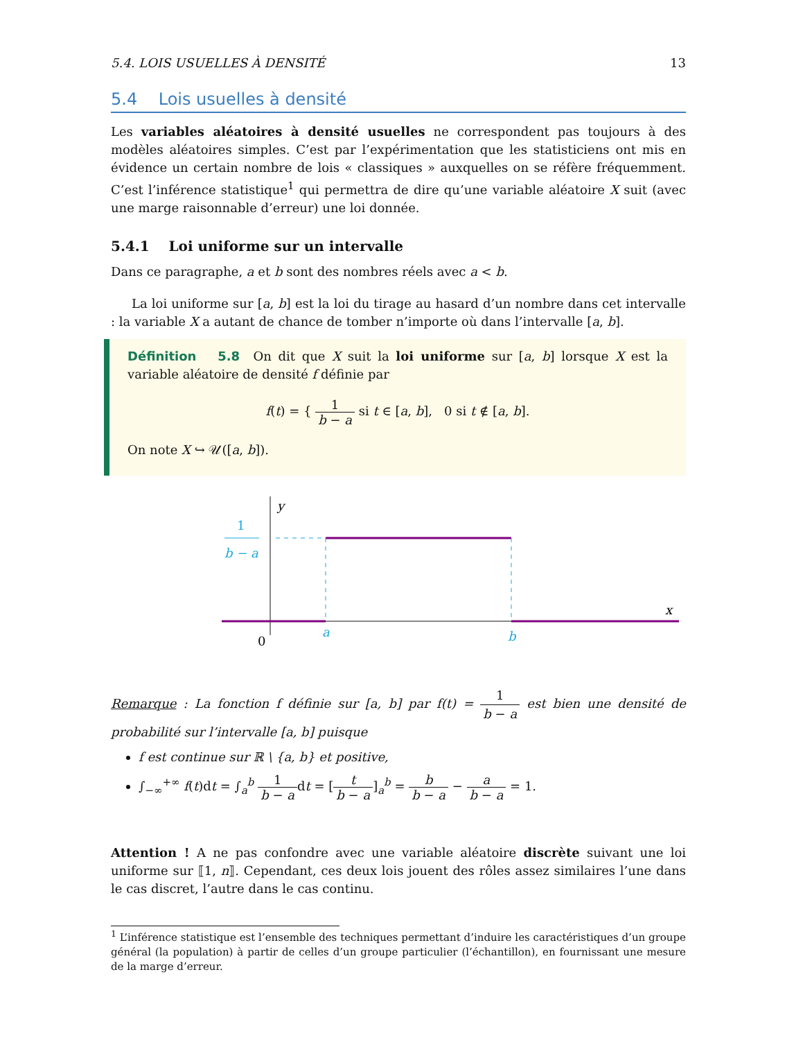5.4. LOIS USUELLES À DENSITÉ 13
5.4 Lois usuelles à densité
Les variables aléatoires à densité usuelles ne correspondent pas toujours à des modèles aléatoires simples. C’est par l’expérimentation que les statisticiens ont mis en évidence un certain nombre de lois « classiques » auxquelles on se réfère fréquemment. C’est l’inférence statistique<sup>1</sup> qui permettra de dire qu’une variable aléatoire X suit (avec une marge raisonnable d’erreur) une loi donnée.
5.4.1 Loi uniforme sur un intervalle
Dans ce paragraphe, a et b sont des nombres réels avec a < b.
La loi uniforme sur [a, b] est la loi du tirage au hasard d’un nombre dans cet intervalle : la variable X a autant de chance de tomber n’importe où dans l’intervalle [a, b].
Définition 5.8 On dit que X suit la loi uniforme sur [a, b] lorsque X est la variable aléatoire de densité f définie par
f(t) = { 1 b − a si t ∈ [a, b], 0 si t ∉ [a, b].
On note X ↪ 𝒰([a, b]).
y
x
0
1
b − a
a
b
Remarque : La fonction f définie sur [a, b] par f(t) = 1 b − a est bien une densité de probabilité sur l’intervalle [a, b] puisque
f est continue sur ℝ \ {a, b} et positive,
∫<sub>−∞</sub><sup>+∞</sup> f(t)dt = ∫<sub>a</sub><sup>b</sup> 1 b − adt = [t b − a]<sub>a</sub><sup>b</sup> = b b − a − a b − a = 1.
Attention ! A ne pas confondre avec une variable aléatoire discrète suivant une loi uniforme sur ⟦1, n⟧. Cependant, ces deux lois jouent des rôles assez similaires l’une dans le cas discret, l’autre dans le cas continu.
<sup>1</sup> L’inférence statistique est l’ensemble des techniques permettant d’induire les caractéristiques d’un groupe général (la population) à partir de celles d’un groupe particulier (l’échantillon), en fournissant une mesure de la marge d’erreur.